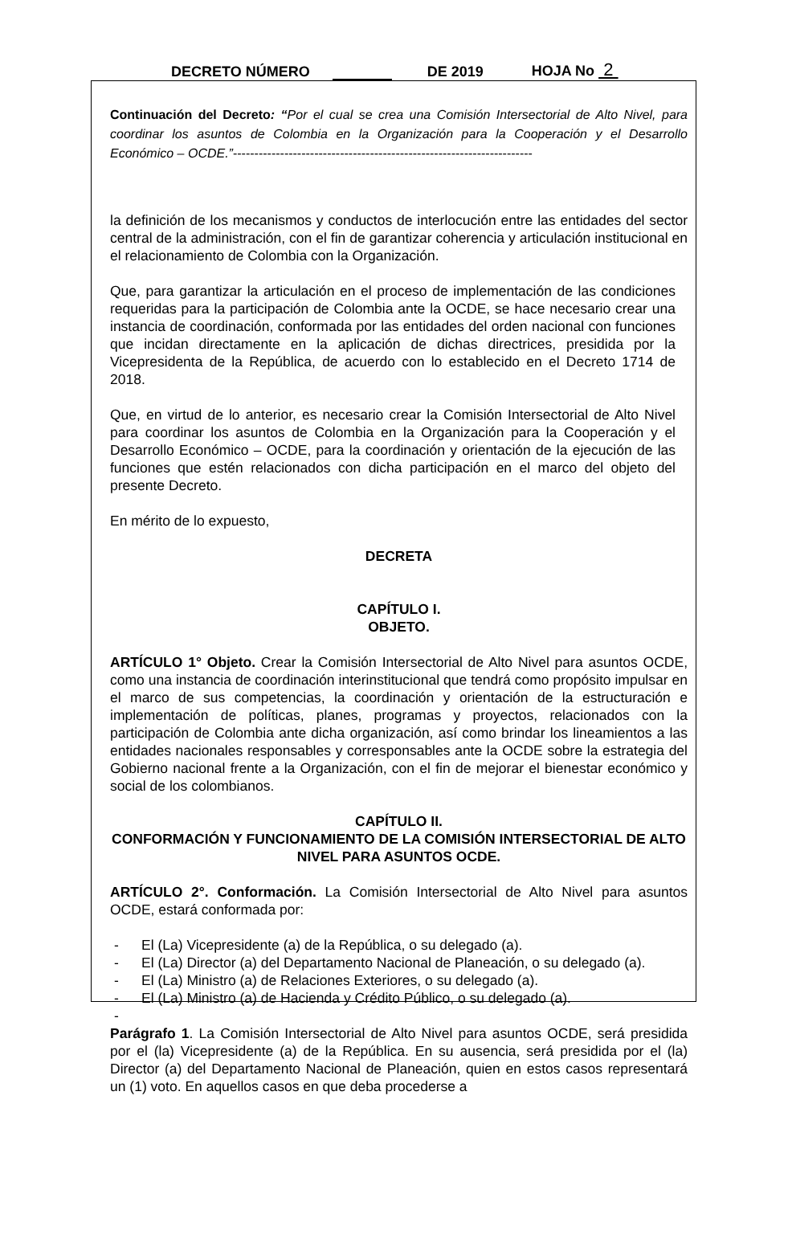DECRETO NÚMERO DE 2019 HOJA No 2
Continuación del Decreto: “Por el cual se crea una Comisión Intersectorial de Alto Nivel, para coordinar los asuntos de Colombia en la Organización para la Cooperación y el Desarrollo Económico – OCDE.”----------------------------------------------------------------------
la definición de los mecanismos y conductos de interlocución entre las entidades del sector central de la administración, con el fin de garantizar coherencia y articulación institucional en el relacionamiento de Colombia con la Organización.
Que, para garantizar la articulación en el proceso de implementación de las condiciones requeridas para la participación de Colombia ante la OCDE, se hace necesario crear una instancia de coordinación, conformada por las entidades del orden nacional con funciones que incidan directamente en la aplicación de dichas directrices, presidida por la Vicepresidenta de la República, de acuerdo con lo establecido en el Decreto 1714 de 2018.
Que, en virtud de lo anterior, es necesario crear la Comisión Intersectorial de Alto Nivel para coordinar los asuntos de Colombia en la Organización para la Cooperación y el Desarrollo Económico – OCDE, para la coordinación y orientación de la ejecución de las funciones que estén relacionados con dicha participación en el marco del objeto del presente Decreto.
En mérito de lo expuesto,
DECRETA
CAPÍTULO I.
OBJETO.
ARTÍCULO 1° Objeto. Crear la Comisión Intersectorial de Alto Nivel para asuntos OCDE, como una instancia de coordinación interinstitucional que tendrá como propósito impulsar en el marco de sus competencias, la coordinación y orientación de la estructuración e implementación de políticas, planes, programas y proyectos, relacionados con la participación de Colombia ante dicha organización, así como brindar los lineamientos a las entidades nacionales responsables y corresponsables ante la OCDE sobre la estrategia del Gobierno nacional frente a la Organización, con el fin de mejorar el bienestar económico y social de los colombianos.
CAPÍTULO II.
CONFORMACIÓN Y FUNCIONAMIENTO DE LA COMISIÓN INTERSECTORIAL DE ALTO NIVEL PARA ASUNTOS OCDE.
ARTÍCULO 2°. Conformación. La Comisión Intersectorial de Alto Nivel para asuntos OCDE, estará conformada por:
- El (La) Vicepresidente (a) de la República, o su delegado (a).
- El (La) Director (a) del Departamento Nacional de Planeación, o su delegado (a).
- El (La) Ministro (a) de Relaciones Exteriores, o su delegado (a).
- El (La) Ministro (a) de Hacienda y Crédito Público, o su delegado (a).
-
Parágrafo 1. La Comisión Intersectorial de Alto Nivel para asuntos OCDE, será presidida por el (la) Vicepresidente (a) de la República. En su ausencia, será presidida por el (la) Director (a) del Departamento Nacional de Planeación, quien en estos casos representará un (1) voto. En aquellos casos en que deba procederse a